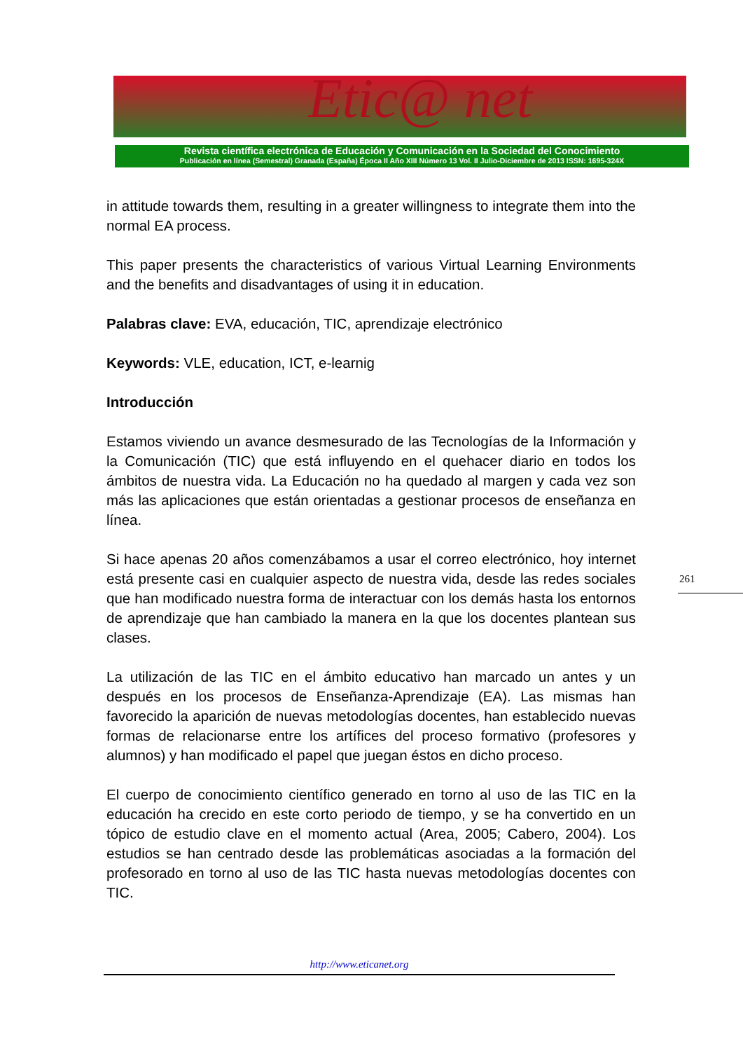Etic@ net
Revista científica electrónica de Educación y Comunicación en la Sociedad del Conocimiento
Publicación en línea (Semestral) Granada (España) Época II Año XIII Número 13 Vol. II Julio-Diciembre de 2013 ISSN: 1695-324X
in attitude towards them, resulting in a greater willingness to integrate them into the normal EA process.
This paper presents the characteristics of various Virtual Learning Environments and the benefits and disadvantages of using it in education.
Palabras clave: EVA, educación, TIC, aprendizaje electrónico
Keywords: VLE, education, ICT, e-learnig
Introducción
Estamos viviendo un avance desmesurado de las Tecnologías de la Información y la Comunicación (TIC) que está influyendo en el quehacer diario en todos los ámbitos de nuestra vida. La Educación no ha quedado al margen y cada vez son más las aplicaciones que están orientadas a gestionar procesos de enseñanza en línea.
Si hace apenas 20 años comenzábamos a usar el correo electrónico, hoy internet está presente casi en cualquier aspecto de nuestra vida, desde las redes sociales que han modificado nuestra forma de interactuar con los demás hasta los entornos de aprendizaje que han cambiado la manera en la que los docentes plantean sus clases.
La utilización de las TIC en el ámbito educativo han marcado un antes y un después en los procesos de Enseñanza-Aprendizaje (EA). Las mismas han favorecido la aparición de nuevas metodologías docentes, han establecido nuevas formas de relacionarse entre los artífices del proceso formativo (profesores y alumnos) y han modificado el papel que juegan éstos en dicho proceso.
El cuerpo de conocimiento científico generado en torno al uso de las TIC en la educación ha crecido en este corto periodo de tiempo, y se ha convertido en un tópico de estudio clave en el momento actual (Area, 2005; Cabero, 2004). Los estudios se han centrado desde las problemáticas asociadas a la formación del profesorado en torno al uso de las TIC hasta nuevas metodologías docentes con TIC.
261
http://www.eticanet.org